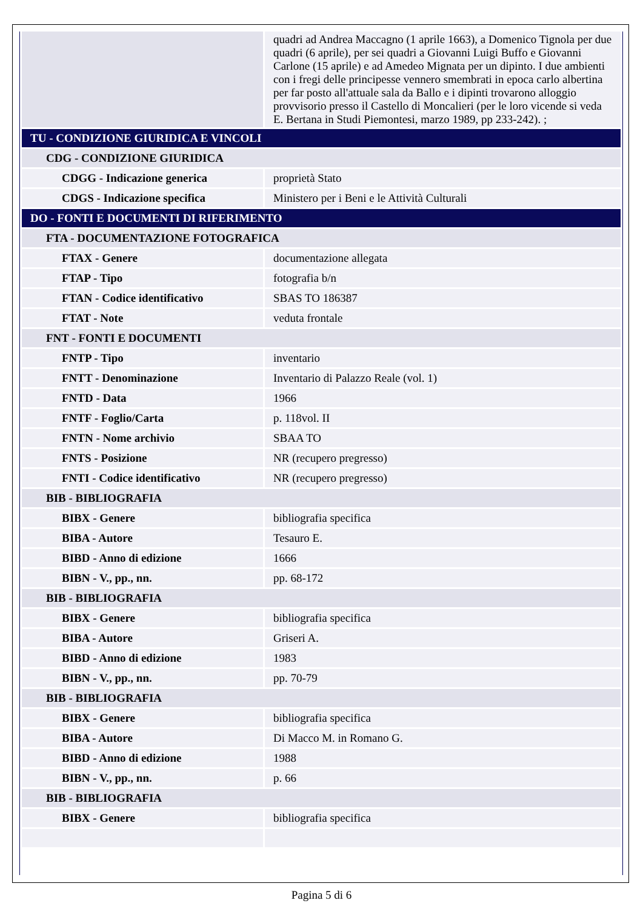| | quadri ad Andrea Maccagno (1 aprile 1663), a Domenico Tignola per due quadri (6 aprile), per sei quadri a Giovanni Luigi Buffo e Giovanni Carlone (15 aprile) e ad Amedeo Mignata per un dipinto. I due ambienti con i fregi delle principesse vennero smembrati in epoca carlo albertina per far posto all'attuale sala da Ballo e i dipinti trovarono alloggio provvisorio presso il Castello di Moncalieri (per le loro vicende si veda E. Bertana in Studi Piemontesi, marzo 1989, pp 233-242). ; |
| TU - CONDIZIONE GIURIDICA E VINCOLI | |
| CDG - CONDIZIONE GIURIDICA | |
| CDGG - Indicazione generica | proprietà Stato |
| CDGS - Indicazione specifica | Ministero per i Beni e le Attività Culturali |
| DO - FONTI E DOCUMENTI DI RIFERIMENTO | |
| FTA - DOCUMENTAZIONE FOTOGRAFICA | |
| FTAX - Genere | documentazione allegata |
| FTAP - Tipo | fotografia b/n |
| FTAN - Codice identificativo | SBAS TO 186387 |
| FTAT - Note | veduta frontale |
| FNT - FONTI E DOCUMENTI | |
| FNTP - Tipo | inventario |
| FNTT - Denominazione | Inventario di Palazzo Reale (vol. 1) |
| FNTD - Data | 1966 |
| FNTF - Foglio/Carta | p. 118vol. II |
| FNTN - Nome archivio | SBAA TO |
| FNTS - Posizione | NR (recupero pregresso) |
| FNTI - Codice identificativo | NR (recupero pregresso) |
| BIB - BIBLIOGRAFIA | |
| BIBX - Genere | bibliografia specifica |
| BIBA - Autore | Tesauro E. |
| BIBD - Anno di edizione | 1666 |
| BIBN - V., pp., nn. | pp. 68-172 |
| BIB - BIBLIOGRAFIA | |
| BIBX - Genere | bibliografia specifica |
| BIBA - Autore | Griseri A. |
| BIBD - Anno di edizione | 1983 |
| BIBN - V., pp., nn. | pp. 70-79 |
| BIB - BIBLIOGRAFIA | |
| BIBX - Genere | bibliografia specifica |
| BIBA - Autore | Di Macco M. in Romano G. |
| BIBD - Anno di edizione | 1988 |
| BIBN - V., pp., nn. | p. 66 |
| BIB - BIBLIOGRAFIA | |
| BIBX - Genere | bibliografia specifica |
Pagina 5 di 6